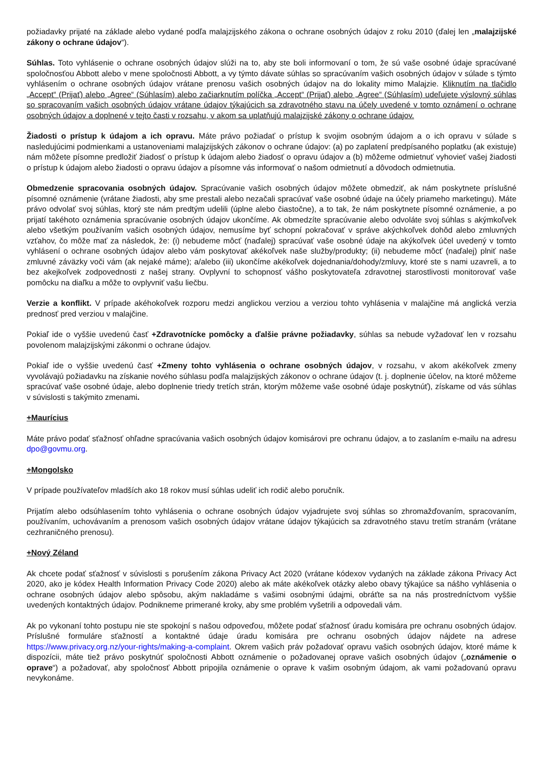požiadavky prijaté na základe alebo vydané podľa malajzijského zákona o ochrane osobných údajov z roku 2010 (ďalej len „malajzijské zákony o ochrane údajov“).
Súhlas. Toto vyhlásenie o ochrane osobných údajov slúži na to, aby ste boli informovaní o tom, že sú vaše osobné údaje spracúvané spoločnosťou Abbott alebo v mene spoločnosti Abbott, a vy týmto dávate súhlas so spracúvaním vašich osobných údajov v súlade s týmto vyhlásením o ochrane osobných údajov vrátane prenosu vašich osobných údajov na do lokality mimo Malajzie. Kliknutím na tlačidlo „Accept“ (Prijať) alebo „Agree“ (Súhlasím) alebo začiarknutím políčka „Accept“ (Prijať) alebo „Agree“ (Súhlasím) udeľujete výslovný súhlas so spracovaním vašich osobných údajov vrátane údajov týkajúcich sa zdravotného stavu na účely uvedené v tomto oznámení o ochrane osobných údajov a doplnené v tejto časti v rozsahu, v akom sa uplatňujú malajzijské zákony o ochrane údajov.
Žiadosti o prístup k údajom a ich opravu. Máte právo požiadať o prístup k svojim osobným údajom a o ich opravu v súlade s nasledujúcimi podmienkami a ustanoveniami malajzijských zákonov o ochrane údajov: (a) po zaplatení predpísaného poplatku (ak existuje) nám môžete písomne predložiť žiadosť o prístup k údajom alebo žiadosť o opravu údajov a (b) môžeme odmietnuť vyhovieť vašej žiadosti o prístup k údajom alebo žiadosti o opravu údajov a písomne vás informovať o našom odmietnutí a dôvodoch odmietnutia.
Obmedzenie spracovania osobných údajov. Spracúvanie vašich osobných údajov môžete obmedziť, ak nám poskytnete príslušné písomné oznámenie (vrátane žiadosti, aby sme prestali alebo nezačali spracúvať vaše osobné údaje na účely priameho marketingu). Máte právo odvolať svoj súhlas, ktorý ste nám predtým udelili (úplne alebo čiastočne), a to tak, že nám poskytnete písomné oznámenie, a po prijatí takéhoto oznámenia spracúvanie osobných údajov ukončíme. Ak obmedzíte spracúvanie alebo odvoláte svoj súhlas s akýmkoľvek alebo všetkým používaním vašich osobných údajov, nemusíme byť schopní pokračovať v správe akýchkoľvek dohôd alebo zmluvných vzťahov, čo môže mať za následok, že: (i) nebudeme môcť (naďalej) spracúvať vaše osobné údaje na akýkoľvek účel uvedený v tomto vyhlásení o ochrane osobných údajov alebo vám poskytovať akékoľvek naše služby/produkty; (ii) nebudeme môcť (naďalej) plniť naše zmluvné záväzky voči vám (ak nejaké máme); a/alebo (iii) ukončíme akékoľvek dojednania/dohody/zmluvy, ktoré ste s nami uzavreli, a to bez akejkoľvek zodpovednosti z našej strany. Ovplyvní to schopnosť vášho poskytovateľa zdravotnej starostlivosti monitorovať vaše pomôcku na diaľku a môže to ovplyvniť vašu liečbu.
Verzie a konflikt. V prípade akéhokoľvek rozporu medzi anglickou verziou a verziou tohto vyhlásenia v malajčine má anglická verzia prednosť pred verziou v malajčine.
Pokiaľ ide o vyššie uvedenú časť +Zdravotnícke pomôcky a ďalšie právne požiadavky, súhlas sa nebude vyžadovať len v rozsahu povolenom malajzijskými zákonmi o ochrane údajov.
Pokiaľ ide o vyššie uvedenú časť +Zmeny tohto vyhlásenia o ochrane osobných údajov, v rozsahu, v akom akékoľvek zmeny vyvolávajú požiadavku na získanie nového súhlasu podľa malajzijských zákonov o ochrane údajov (t. j. doplnenie účelov, na ktoré môžeme spracúvať vaše osobné údaje, alebo doplnenie triedy tretích strán, ktorým môžeme vaše osobné údaje poskytnúť), získame od vás súhlas v súvislosti s takýmito zmenami.
+Maurícius
Máte právo podať sťažnosť ohľadne spracúvania vašich osobných údajov komisárovi pre ochranu údajov, a to zaslaním e-mailu na adresu dpo@govmu.org.
+Mongolsko
V prípade používateľov mladších ako 18 rokov musí súhlas udeliť ich rodič alebo poručník.
Prijatím alebo odsúhlasením tohto vyhlásenia o ochrane osobných údajov vyjadrujete svoj súhlas so zhromažďovaním, spracovaním, používaním, uchovávaním a prenosom vašich osobných údajov vrátane údajov týkajúcich sa zdravotného stavu tretím stranám (vrátane cezhraničného prenosu).
+Nový Zéland
Ak chcete podať sťažnosť v súvislosti s porušením zákona Privacy Act 2020 (vrátane kódexov vydaných na základe zákona Privacy Act 2020, ako je kódex Health Information Privacy Code 2020) alebo ak máte akékoľvek otázky alebo obavy týkajúce sa nášho vyhlásenia o ochrane osobných údajov alebo spôsobu, akým nakladáme s vašimi osobnými údajmi, obráťte sa na nás prostredníctvom vyššie uvedených kontaktných údajov. Podnikneme primerané kroky, aby sme problém vyšetrili a odpovedali vám.
Ak po vykonaní tohto postupu nie ste spokojní s našou odpoveďou, môžete podať sťažnosť úradu komisára pre ochranu osobných údajov. Príslušné formuláre sťažností a kontaktné údaje úradu komisára pre ochranu osobných údajov nájdete na adrese https://www.privacy.org.nz/your-rights/making-a-complaint. Okrem vašich práv požadovať opravu vašich osobných údajov, ktoré máme k dispozícii, máte tiež právo poskytnúť spoločnosti Abbott oznámenie o požadovanej oprave vašich osobných údajov („oznámenie o oprave“) a požadovať, aby spoločnosť Abbott pripojila oznámenie o oprave k vašim osobným údajom, ak vami požadovanú opravu nevykonáme.